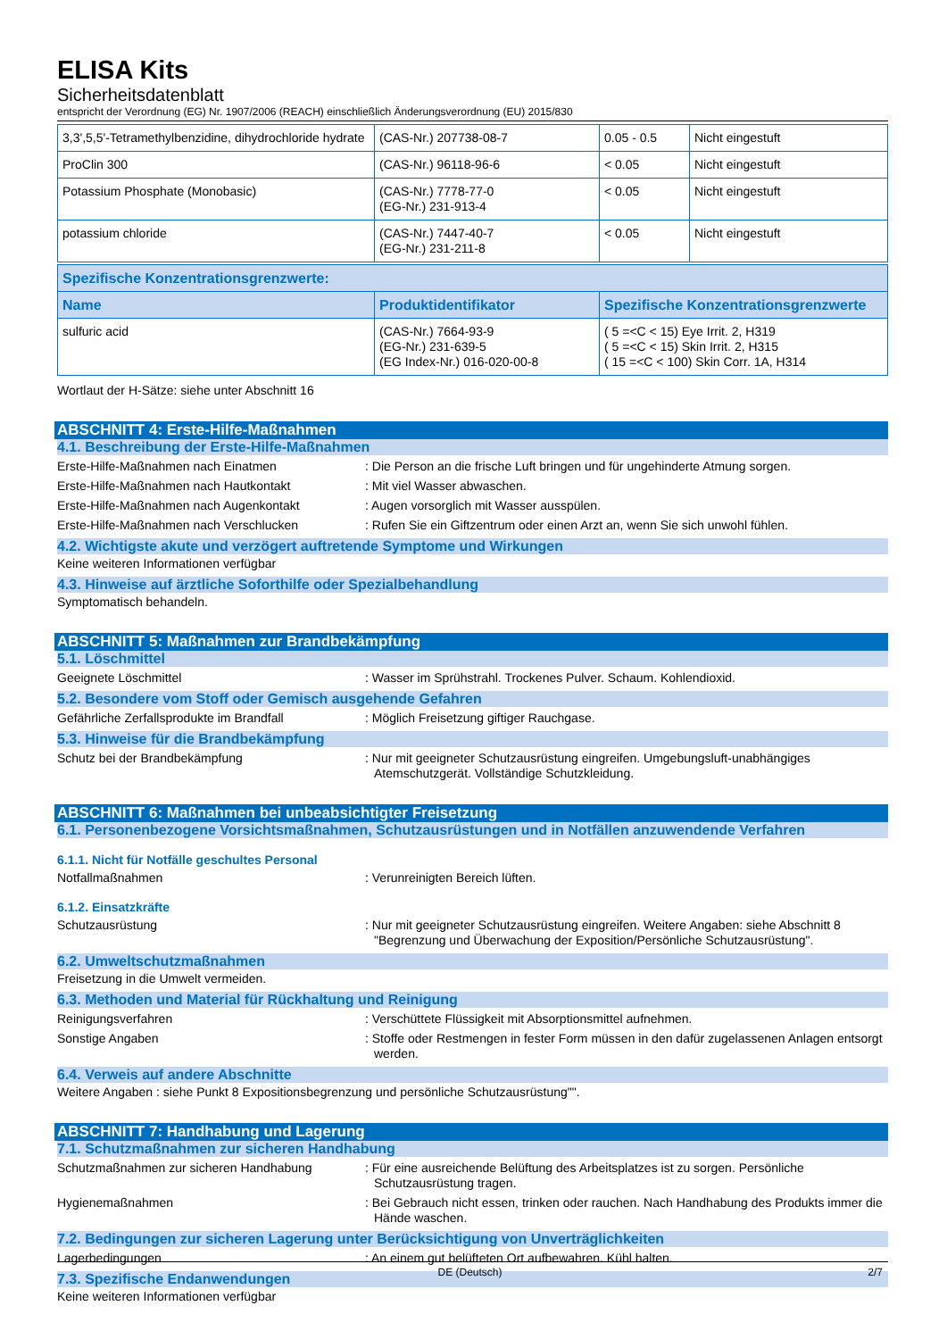ELISA Kits
Sicherheitsdatenblatt
entspricht der Verordnung (EG) Nr. 1907/2006 (REACH) einschließlich Änderungsverordnung (EU) 2015/830
| 3,3',5,5'-Tetramethylbenzidine, dihydrochloride hydrate | (CAS-Nr.) 207738-08-7 | 0.05 - 0.5 | Nicht eingestuft |
| ProClin 300 | (CAS-Nr.) 96118-96-6 | < 0.05 | Nicht eingestuft |
| Potassium Phosphate (Monobasic) | (CAS-Nr.) 7778-77-0 (EG-Nr.) 231-913-4 | < 0.05 | Nicht eingestuft |
| potassium chloride | (CAS-Nr.) 7447-40-7 (EG-Nr.) 231-211-8 | < 0.05 | Nicht eingestuft |
| Spezifische Konzentrationsgrenzwerte: | | |
| --- | --- | --- |
| Name | Produktidentifikator | Spezifische Konzentrationsgrenzwerte |
| sulfuric acid | (CAS-Nr.) 7664-93-9 (EG-Nr.) 231-639-5 (EG Index-Nr.) 016-020-00-8 | ( 5 =<C < 15) Eye Irrit. 2, H319 ( 5 =<C < 15) Skin Irrit. 2, H315 ( 15 =<C < 100) Skin Corr. 1A, H314 |
Wortlaut der H-Sätze: siehe unter Abschnitt 16
ABSCHNITT 4: Erste-Hilfe-Maßnahmen
4.1. Beschreibung der Erste-Hilfe-Maßnahmen
Erste-Hilfe-Maßnahmen nach Einatmen : Die Person an die frische Luft bringen und für ungehinderte Atmung sorgen.
Erste-Hilfe-Maßnahmen nach Hautkontakt : Mit viel Wasser abwaschen.
Erste-Hilfe-Maßnahmen nach Augenkontakt : Augen vorsorglich mit Wasser ausspülen.
Erste-Hilfe-Maßnahmen nach Verschlucken : Rufen Sie ein Giftzentrum oder einen Arzt an, wenn Sie sich unwohl fühlen.
4.2. Wichtigste akute und verzögert auftretende Symptome und Wirkungen
Keine weiteren Informationen verfügbar
4.3. Hinweise auf ärztliche Soforthilfe oder Spezialbehandlung
Symptomatisch behandeln.
ABSCHNITT 5: Maßnahmen zur Brandbekämpfung
5.1. Löschmittel
Geeignete Löschmittel : Wasser im Sprühstrahl. Trockenes Pulver. Schaum. Kohlendioxid.
5.2. Besondere vom Stoff oder Gemisch ausgehende Gefahren
Gefährliche Zerfallsprodukte im Brandfall : Möglich Freisetzung giftiger Rauchgase.
5.3. Hinweise für die Brandbekämpfung
Schutz bei der Brandbekämpfung : Nur mit geeigneter Schutzausrüstung eingreifen. Umgebungsluft-unabhängiges Atemschutzgerät. Vollständige Schutzkleidung.
ABSCHNITT 6: Maßnahmen bei unbeabsichtigter Freisetzung
6.1. Personenbezogene Vorsichtsmaßnahmen, Schutzausrüstungen und in Notfällen anzuwendende Verfahren
6.1.1. Nicht für Notfälle geschultes Personal
Notfallmaßnahmen : Verunreinigten Bereich lüften.
6.1.2. Einsatzkräfte
Schutzausrüstung : Nur mit geeigneter Schutzausrüstung eingreifen. Weitere Angaben: siehe Abschnitt 8 "Begrenzung und Überwachung der Exposition/Persönliche Schutzausrüstung".
6.2. Umweltschutzmaßnahmen
Freisetzung in die Umwelt vermeiden.
6.3. Methoden und Material für Rückhaltung und Reinigung
Reinigungsverfahren : Verschüttete Flüssigkeit mit Absorptionsmittel aufnehmen.
Sonstige Angaben : Stoffe oder Restmengen in fester Form müssen in den dafür zugelassenen Anlagen entsorgt werden.
6.4. Verweis auf andere Abschnitte
Weitere Angaben : siehe Punkt 8 Expositionsbegrenzung und persönliche Schutzausrüstung"".
ABSCHNITT 7: Handhabung und Lagerung
7.1. Schutzmaßnahmen zur sicheren Handhabung
Schutzmaßnahmen zur sicheren Handhabung : Für eine ausreichende Belüftung des Arbeitsplatzes ist zu sorgen. Persönliche Schutzausrüstung tragen.
Hygienemaßnahmen : Bei Gebrauch nicht essen, trinken oder rauchen. Nach Handhabung des Produkts immer die Hände waschen.
7.2. Bedingungen zur sicheren Lagerung unter Berücksichtigung von Unverträglichkeiten
Lagerbedingungen : An einem gut belüfteten Ort aufbewahren. Kühl halten.
7.3. Spezifische Endanwendungen
Keine weiteren Informationen verfügbar
DE (Deutsch) 2/7